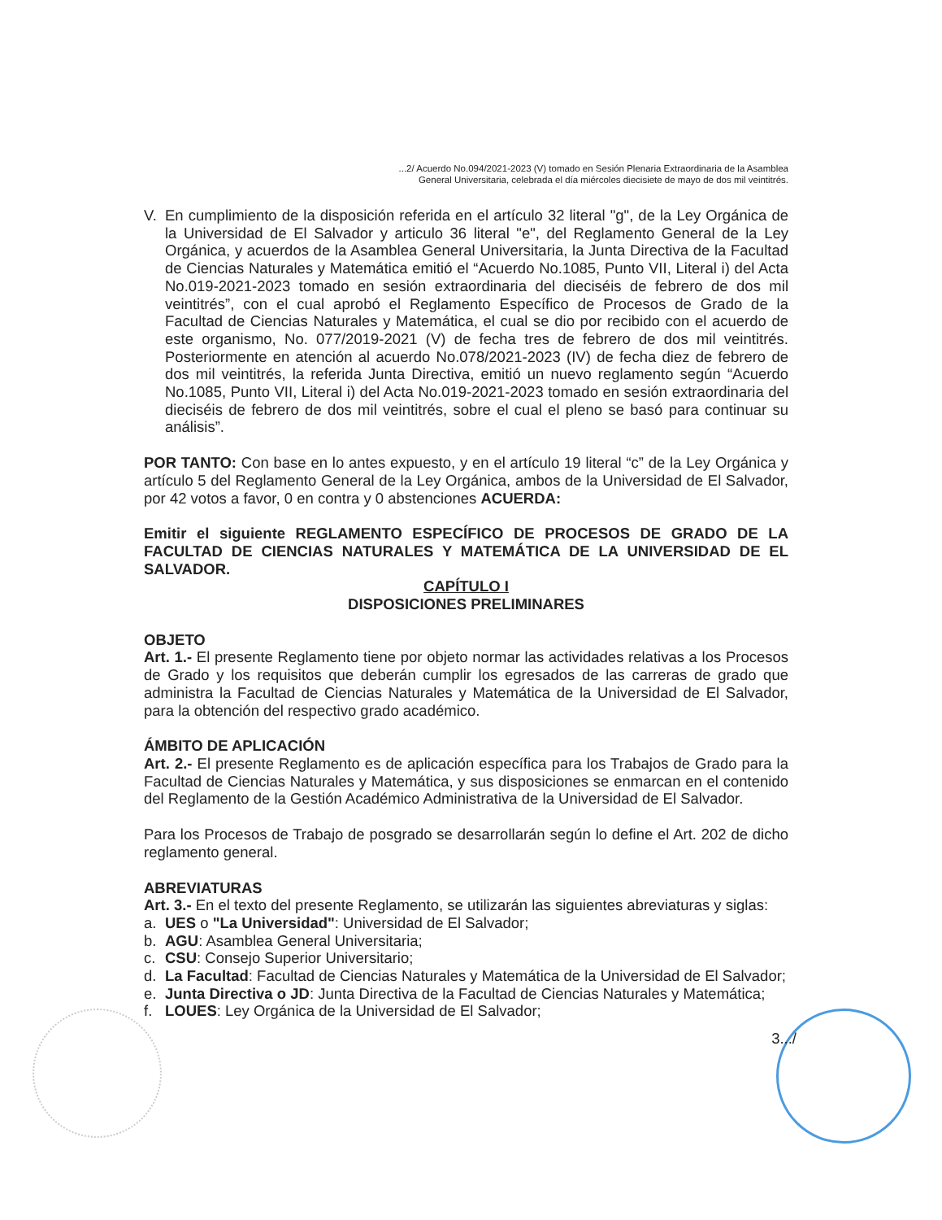...2/ Acuerdo No.094/2021-2023 (V) tomado en Sesión Plenaria Extraordinaria de la Asamblea
General Universitaria, celebrada el día miércoles diecisiete de mayo de dos mil veintitrés.
V. En cumplimiento de la disposición referida en el artículo 32 literal "g", de la Ley Orgánica de la Universidad de El Salvador y articulo 36 literal "e", del Reglamento General de la Ley Orgánica, y acuerdos de la Asamblea General Universitaria, la Junta Directiva de la Facultad de Ciencias Naturales y Matemática emitió el “Acuerdo No.1085, Punto VII, Literal i) del Acta No.019-2021-2023 tomado en sesión extraordinaria del dieciséis de febrero de dos mil veintitrés”, con el cual aprobó el Reglamento Específico de Procesos de Grado de la Facultad de Ciencias Naturales y Matemática, el cual se dio por recibido con el acuerdo de este organismo, No. 077/2019-2021 (V) de fecha tres de febrero de dos mil veintitrés. Posteriormente en atención al acuerdo No.078/2021-2023 (IV) de fecha diez de febrero de dos mil veintitrés, la referida Junta Directiva, emitió un nuevo reglamento según “Acuerdo No.1085, Punto VII, Literal i) del Acta No.019-2021-2023 tomado en sesión extraordinaria del dieciséis de febrero de dos mil veintitrés, sobre el cual el pleno se basó para continuar su análisis”.
POR TANTO: Con base en lo antes expuesto, y en el artículo 19 literal “c” de la Ley Orgánica y artículo 5 del Reglamento General de la Ley Orgánica, ambos de la Universidad de El Salvador, por 42 votos a favor, 0 en contra y 0 abstenciones ACUERDA:
Emitir el siguiente REGLAMENTO ESPECÍFICO DE PROCESOS DE GRADO DE LA FACULTAD DE CIENCIAS NATURALES Y MATEMÁTICA DE LA UNIVERSIDAD DE EL SALVADOR.
CAPÍTULO I
DISPOSICIONES PRELIMINARES
OBJETO
Art. 1.- El presente Reglamento tiene por objeto normar las actividades relativas a los Procesos de Grado y los requisitos que deberán cumplir los egresados de las carreras de grado que administra la Facultad de Ciencias Naturales y Matemática de la Universidad de El Salvador, para la obtención del respectivo grado académico.
ÁMBITO DE APLICACIÓN
Art. 2.- El presente Reglamento es de aplicación específica para los Trabajos de Grado para la Facultad de Ciencias Naturales y Matemática, y sus disposiciones se enmarcan en el contenido del Reglamento de la Gestión Académico Administrativa de la Universidad de El Salvador.
Para los Procesos de Trabajo de posgrado se desarrollarán según lo define el Art. 202 de dicho reglamento general.
ABREVIATURAS
Art. 3.- En el texto del presente Reglamento, se utilizarán las siguientes abreviaturas y siglas:
a. UES o "La Universidad": Universidad de El Salvador;
b. AGU: Asamblea General Universitaria;
c. CSU: Consejo Superior Universitario;
d. La Facultad: Facultad de Ciencias Naturales y Matemática de la Universidad de El Salvador;
e. Junta Directiva o JD: Junta Directiva de la Facultad de Ciencias Naturales y Matemática;
f. LOUES: Ley Orgánica de la Universidad de El Salvador;
3.../